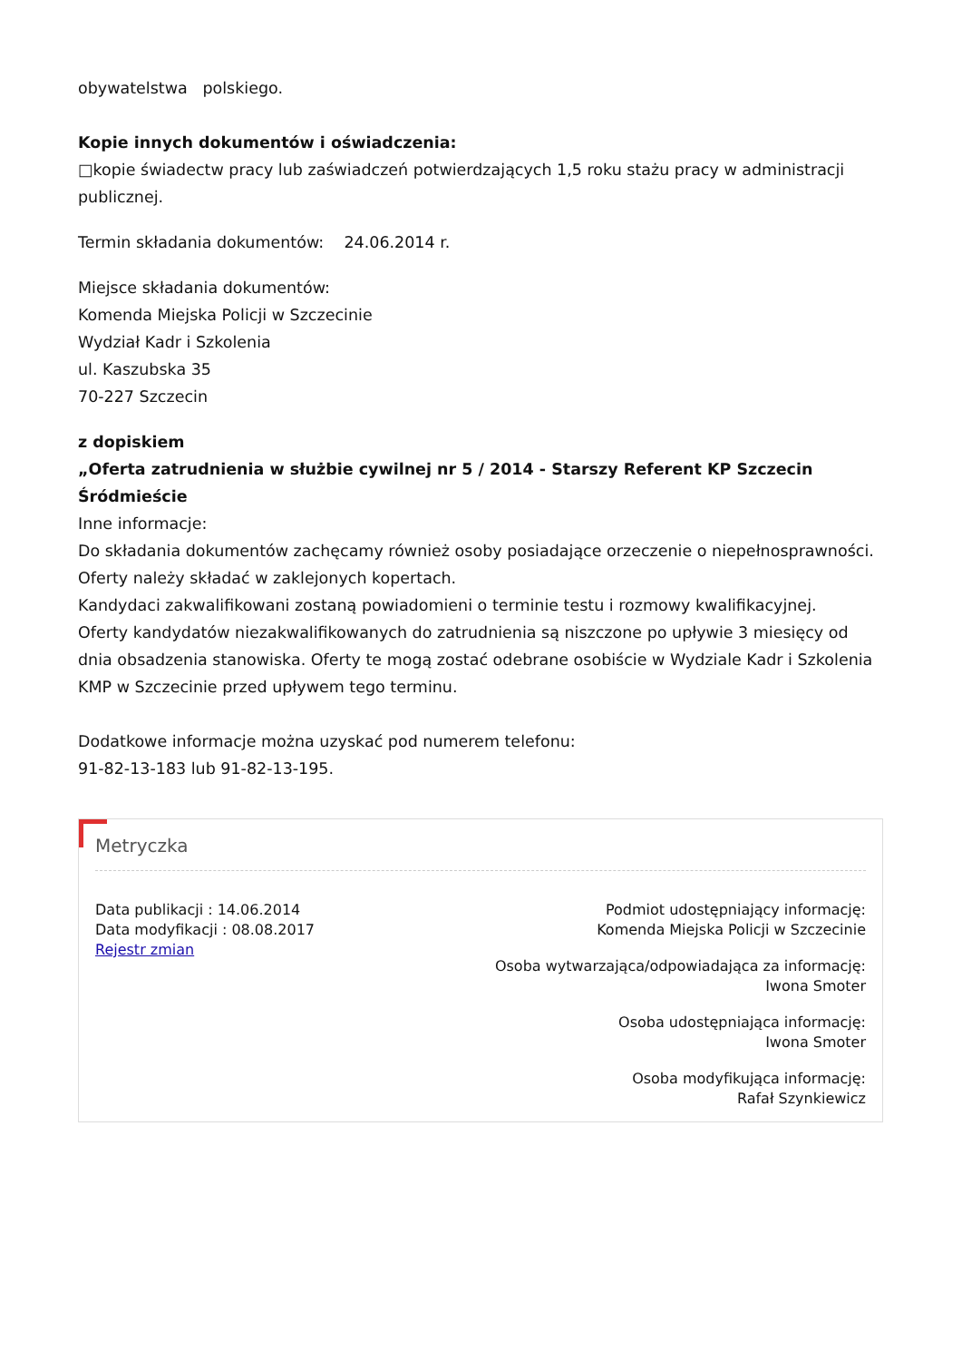obywatelstwa polskiego.
Kopie innych dokumentów i oświadczenia:
□kopie świadectw pracy lub zaświadczeń potwierdzających 1,5 roku stażu pracy w administracji publicznej.
Termin składania dokumentów: 24.06.2014 r.
Miejsce składania dokumentów:
Komenda Miejska Policji w Szczecinie
Wydział Kadr i Szkolenia
ul. Kaszubska 35
70-227 Szczecin
z dopiskiem
„Oferta zatrudnienia w służbie cywilnej nr 5 / 2014 - Starszy Referent KP Szczecin Śródmieście
Inne informacje:
Do składania dokumentów zachęcamy również osoby posiadające orzeczenie o niepełnosprawności.
Oferty należy składać w zaklejonych kopertach.
Kandydaci zakwalifikowani zostaną powiadomieni o terminie testu i rozmowy kwalifikacyjnej.
Oferty kandydatów niezakwalifikowanych do zatrudnienia są niszczone po upływie 3 miesięcy od dnia obsadzenia stanowiska. Oferty te mogą zostać odebrane osobiście w Wydziale Kadr i Szkolenia KMP w Szczecinie przed upływem tego terminu.
Dodatkowe informacje można uzyskać pod numerem telefonu:
91-82-13-183 lub 91-82-13-195.
Metryczka
Data publikacji : 14.06.2014
Data modyfikacji : 08.08.2017
Rejestr zmian
Podmiot udostępniający informację:
Komenda Miejska Policji w Szczecinie
Osoba wytwarzająca/odpowiadająca za informację:
Iwona Smoter
Osoba udostępniająca informację:
Iwona Smoter
Osoba modyfikująca informację:
Rafał Szynkiewicz